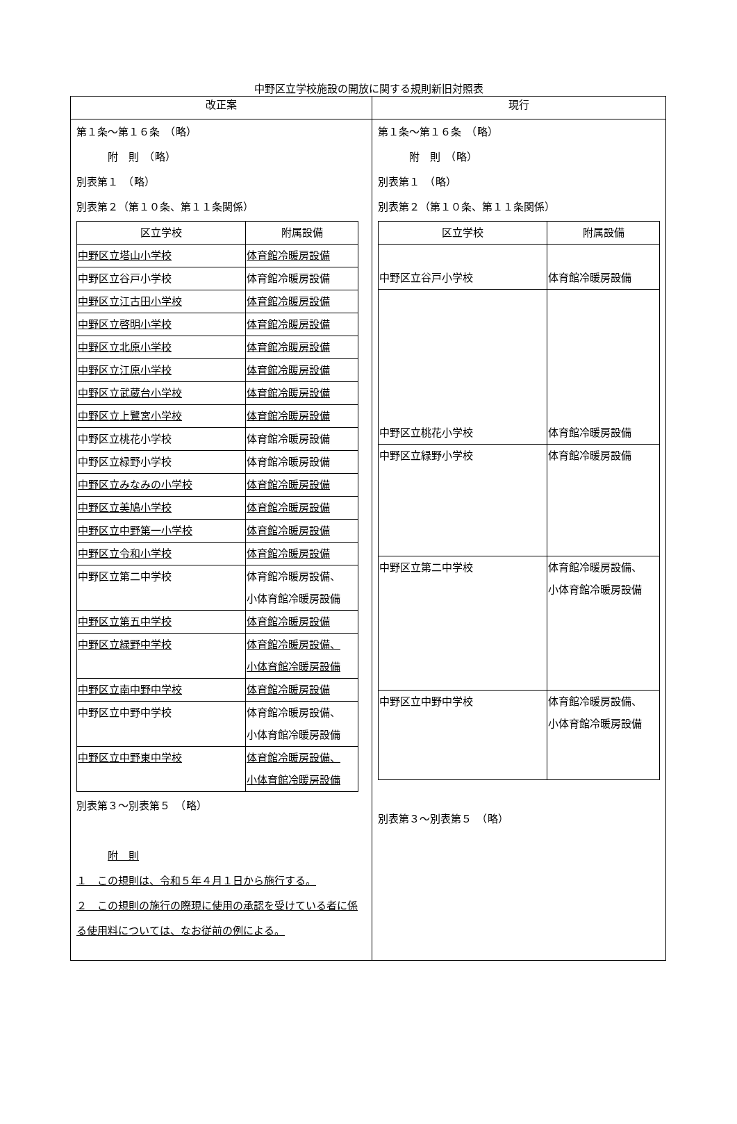中野区立学校施設の開放に関する規則新旧対照表
| 改正案 | 現行 |
| --- | --- |
| 第１条～第１６条 （略） 附 則 （略） 別表第１ （略） 別表第２（第１０条、第１１条関係） / 区立学校 / 附属設備 / / 中野区立塔山小学校 / 体育館冷暖房設備 / / 中野区立谷戸小学校 / 体育館冷暖房設備 / / 中野区立江古田小学校 / 体育館冷暖房設備 / / 中野区立啓明小学校 / 体育館冷暖房設備 / / 中野区立北原小学校 / 体育館冷暖房設備 / / 中野区立江原小学校 / 体育館冷暖房設備 / / 中野区立武蔵台小学校 / 体育館冷暖房設備 / / 中野区立上鷺宮小学校 / 体育館冷暖房設備 / / 中野区立桃花小学校 / 体育館冷暖房設備 / / 中野区立緑野小学校 / 体育館冷暖房設備 / / 中野区立みなみの小学校 / 体育館冷暖房設備 / / 中野区立美鳩小学校 / 体育館冷暖房設備 / / 中野区立中野第一小学校 / 体育館冷暖房設備 / / 中野区立令和小学校 / 体育館冷暖房設備 / / 中野区立第二中学校 / 体育館冷暖房設備、 小体育館冷暖房設備 / / 中野区立第五中学校 / 体育館冷暖房設備 / / 中野区立緑野中学校 / 体育館冷暖房設備、 小体育館冷暖房設備 / / 中野区立南中野中学校 / 体育館冷暖房設備 / / 中野区立中野中学校 / 体育館冷暖房設備、 小体育館冷暖房設備 / / 中野区立中野東中学校 / 体育館冷暖房設備、 小体育館冷暖房設備 / 別表第３～別表第５ （略） 附 則 １ この規則は、令和５年４月１日から施行する。 ２ この規則の施行の際現に使用の承認を受けている者に係る使用料については、なお従前の例による。 | 第１条～第１６条 （略） 附 則 （略） 別表第１ （略） 別表第２（第１０条、第１１条関係） / 区立学校 / 附属設備 / / 中野区立谷戸小学校 / 体育館冷暖房設備 / / 中野区立桃花小学校 / 体育館冷暖房設備 / / 中野区立緑野小学校 / 体育館冷暖房設備 / / 中野区立第二中学校 / 体育館冷暖房設備、 小体育館冷暖房設備 / / 中野区立中野中学校 / 体育館冷暖房設備、 小体育館冷暖房設備 / 別表第３～別表第５ （略） |